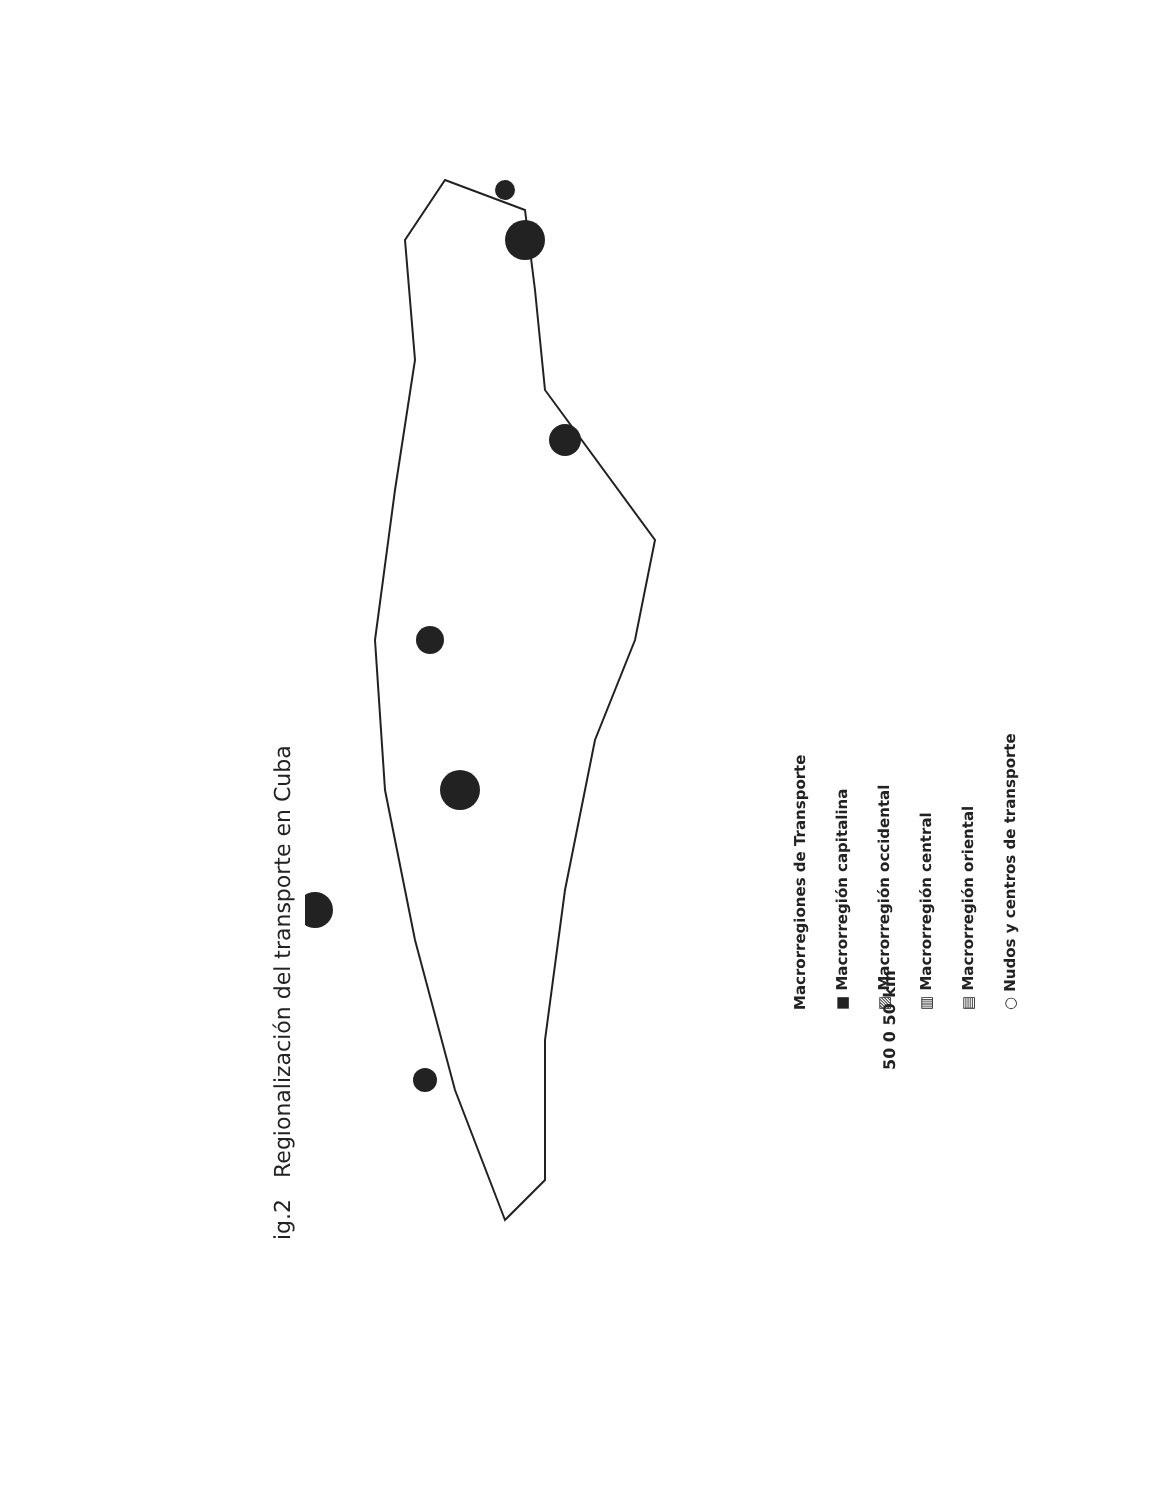ig.2 Regionalización del transporte en Cuba
Macrorregiones de Transporte
■ Macrorregión capitalina
▨ Macrorregión occidental
▥ Macrorregión central
▤ Macrorregión oriental
○ Nudos y centros de transporte
50 0 50 km